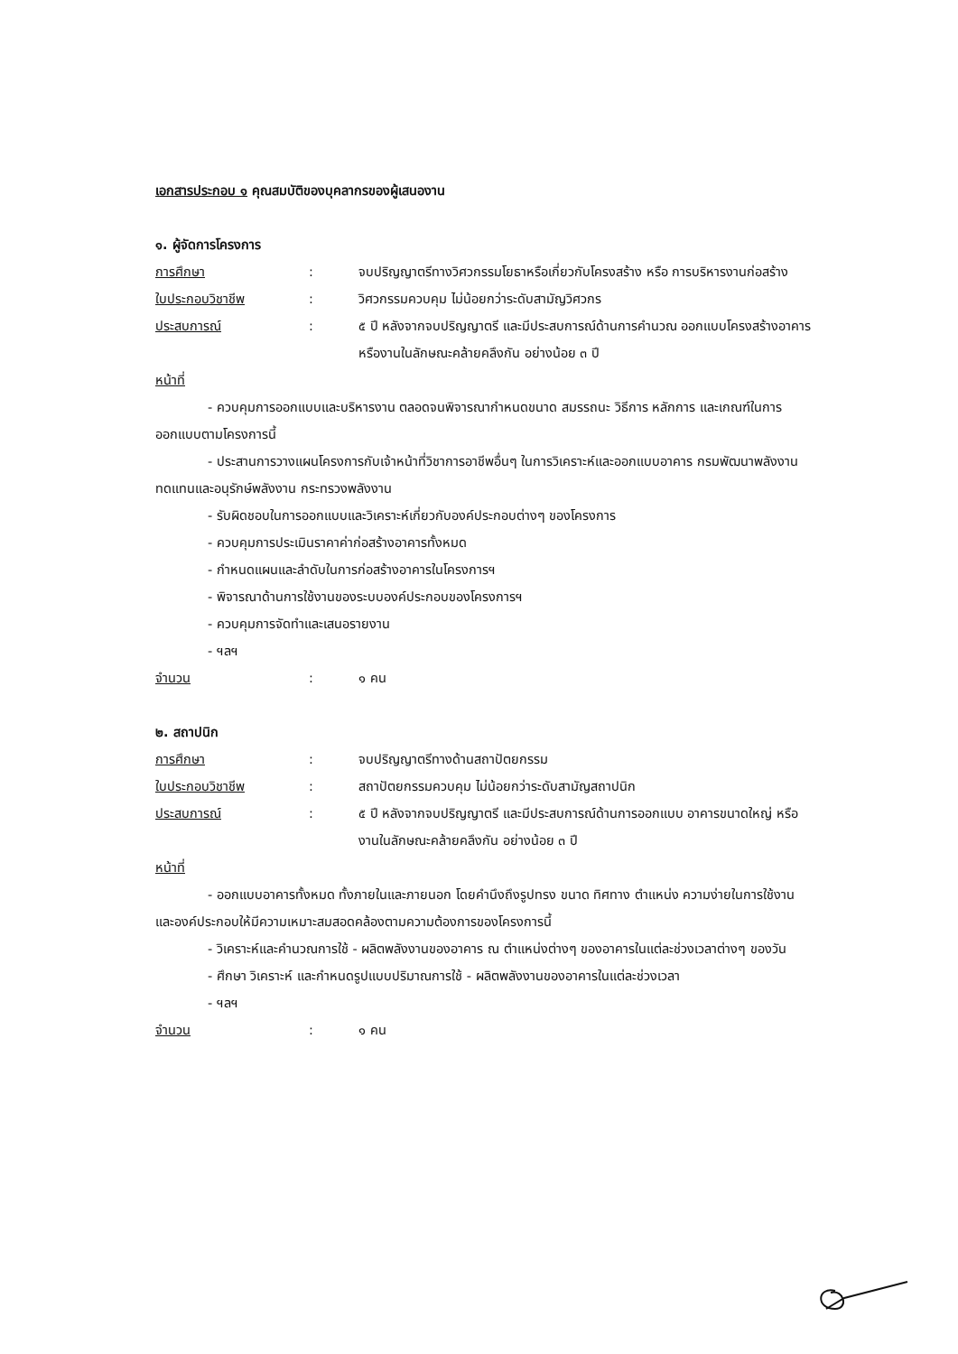เอกสารประกอบ ๑ คุณสมบัติของบุคลากรของผู้เสนองาน
๑. ผู้จัดการโครงการ
การศึกษา : จบปริญญาตรีทางวิศวกรรมโยธาหรือเกี่ยวกับโครงสร้าง หรือ การบริหารงานก่อสร้าง
ใบประกอบวิชาชีพ : วิศวกรรมควบคุม ไม่น้อยกว่าระดับสามัญวิศวกร
ประสบการณ์ : ๕ ปี หลังจากจบปริญญาตรี และมีประสบการณ์ด้านการคำนวณ ออกแบบโครงสร้างอาคาร หรืองานในลักษณะคล้ายคลึงกัน อย่างน้อย ๓ ปี
หน้าที่
- ควบคุมการออกแบบและบริหารงาน ตลอดจนพิจารณากำหนดขนาด สมรรถนะ วิธีการ หลักการ และเกณฑ์ในการออกแบบตามโครงการนี้
- ประสานการวางแผนโครงการกับเจ้าหน้าที่วิชาการอาชีพอื่นๆ ในการวิเคราะห์และออกแบบอาคาร กรมพัฒนาพลังงานทดแทนและอนุรักษ์พลังงาน กระทรวงพลังงาน
- รับผิดชอบในการออกแบบและวิเคราะห์เกี่ยวกับองค์ประกอบต่างๆ ของโครงการ
- ควบคุมการประเมินราคาค่าก่อสร้างอาคารทั้งหมด
- กำหนดแผนและลำดับในการก่อสร้างอาคารในโครงการฯ
- พิจารณาด้านการใช้งานของระบบองค์ประกอบของโครงการฯ
- ควบคุมการจัดทำและเสนอรายงาน
- ฯลฯ
จำนวน : ๑ คน
๒. สถาปนิก
การศึกษา : จบปริญญาตรีทางด้านสถาปัตยกรรม
ใบประกอบวิชาชีพ : สถาปัตยกรรมควบคุม ไม่น้อยกว่าระดับสามัญสถาปนิก
ประสบการณ์ : ๕ ปี หลังจากจบปริญญาตรี และมีประสบการณ์ด้านการออกแบบ อาคารขนาดใหญ่ หรืองานในลักษณะคล้ายคลึงกัน อย่างน้อย ๓ ปี
หน้าที่
- ออกแบบอาคารทั้งหมด ทั้งภายในและภายนอก โดยคำนึงถึงรูปทรง ขนาด ทิศทาง ตำแหน่ง ความง่ายในการใช้งาน และองค์ประกอบให้มีความเหมาะสมสอดคล้องตามความต้องการของโครงการนี้
- วิเคราะห์และคำนวณการใช้ - ผลิตพลังงานของอาคาร ณ ตำแหน่งต่างๆ ของอาคารในแต่ละช่วงเวลาต่างๆ ของวัน
- ศึกษา วิเคราะห์ และกำหนดรูปแบบปริมาณการใช้ - ผลิตพลังงานของอาคารในแต่ละช่วงเวลา
- ฯลฯ
จำนวน : ๑ คน